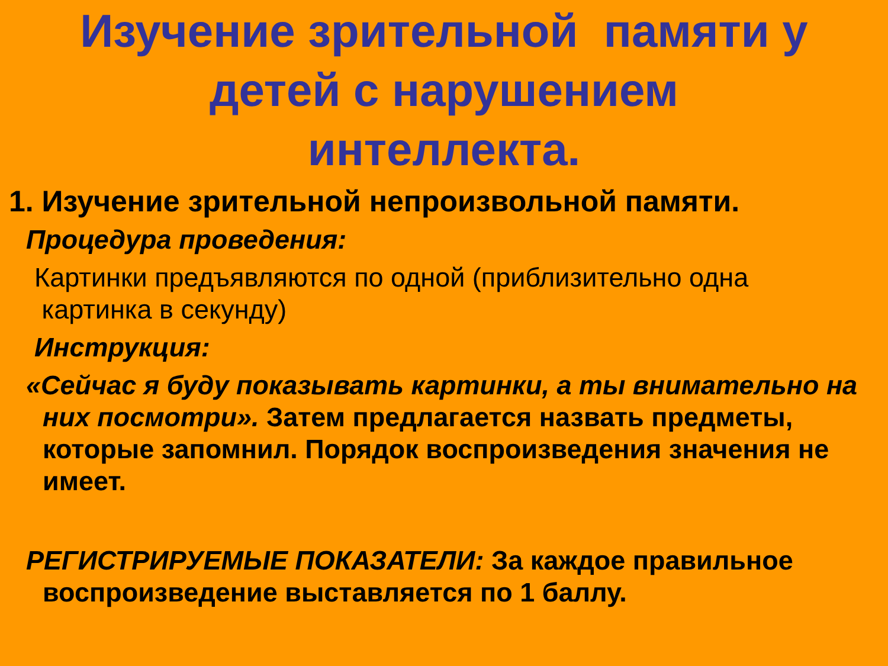Изучение зрительной памяти у
детей с нарушением
интеллекта.
1. Изучение зрительной непроизвольной памяти.
Процедура проведения:
Картинки предъявляются по одной (приблизительно одна
картинка в секунду)
Инструкция:
«Сейчас я буду показывать картинки, а ты внимательно на них посмотри». Затем предлагается назвать предметы, которые запомнил. Порядок воспроизведения значения не имеет.
РЕГИСТРИРУЕМЫЕ ПОКАЗАТЕЛИ: За каждое правильное воспроизведение выставляется по 1 баллу.